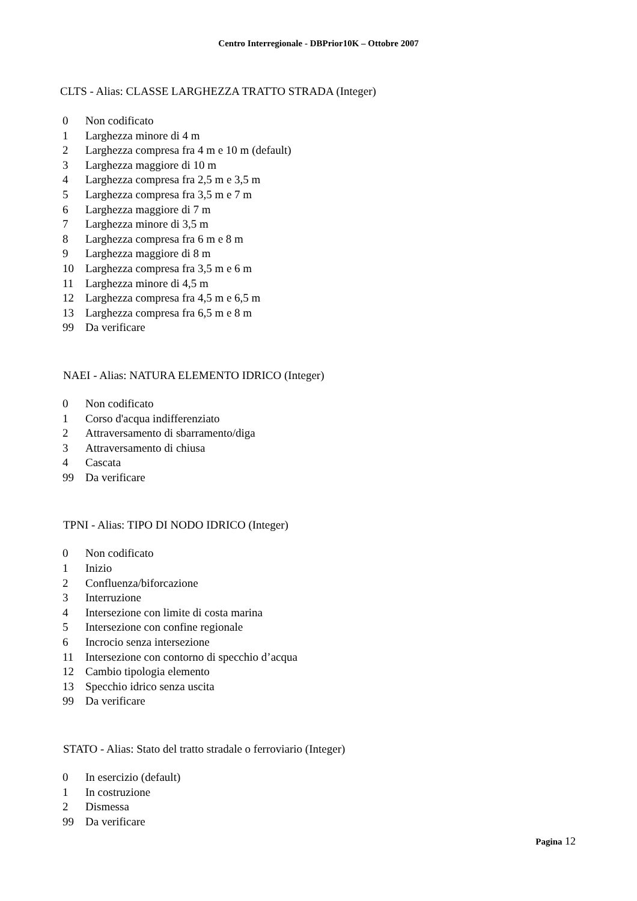Centro Interregionale - DBPrior10K – Ottobre 2007
CLTS - Alias: CLASSE LARGHEZZA TRATTO STRADA (Integer)
| 0 | Non codificato |
| 1 | Larghezza minore di 4 m |
| 2 | Larghezza compresa fra 4 m e 10 m (default) |
| 3 | Larghezza maggiore di 10 m |
| 4 | Larghezza compresa fra 2,5 m e 3,5 m |
| 5 | Larghezza compresa fra 3,5 m e 7 m |
| 6 | Larghezza maggiore di 7 m |
| 7 | Larghezza minore di 3,5 m |
| 8 | Larghezza compresa fra 6 m e 8 m |
| 9 | Larghezza maggiore di 8 m |
| 10 | Larghezza compresa fra 3,5 m e 6 m |
| 11 | Larghezza minore di 4,5 m |
| 12 | Larghezza compresa fra 4,5 m e 6,5 m |
| 13 | Larghezza compresa fra 6,5 m e 8 m |
| 99 | Da verificare |
NAEI - Alias: NATURA ELEMENTO IDRICO (Integer)
| 0 | Non codificato |
| 1 | Corso d'acqua indifferenziato |
| 2 | Attraversamento di sbarramento/diga |
| 3 | Attraversamento di chiusa |
| 4 | Cascata |
| 99 | Da verificare |
TPNI - Alias: TIPO DI NODO IDRICO (Integer)
| 0 | Non codificato |
| 1 | Inizio |
| 2 | Confluenza/biforcazione |
| 3 | Interruzione |
| 4 | Intersezione con limite di costa marina |
| 5 | Intersezione con confine regionale |
| 6 | Incrocio senza intersezione |
| 11 | Intersezione con contorno di specchio d’acqua |
| 12 | Cambio tipologia elemento |
| 13 | Specchio idrico senza uscita |
| 99 | Da verificare |
STATO - Alias: Stato del tratto stradale o ferroviario (Integer)
| 0 | In esercizio (default) |
| 1 | In costruzione |
| 2 | Dismessa |
| 99 | Da verificare |
Pagina 12